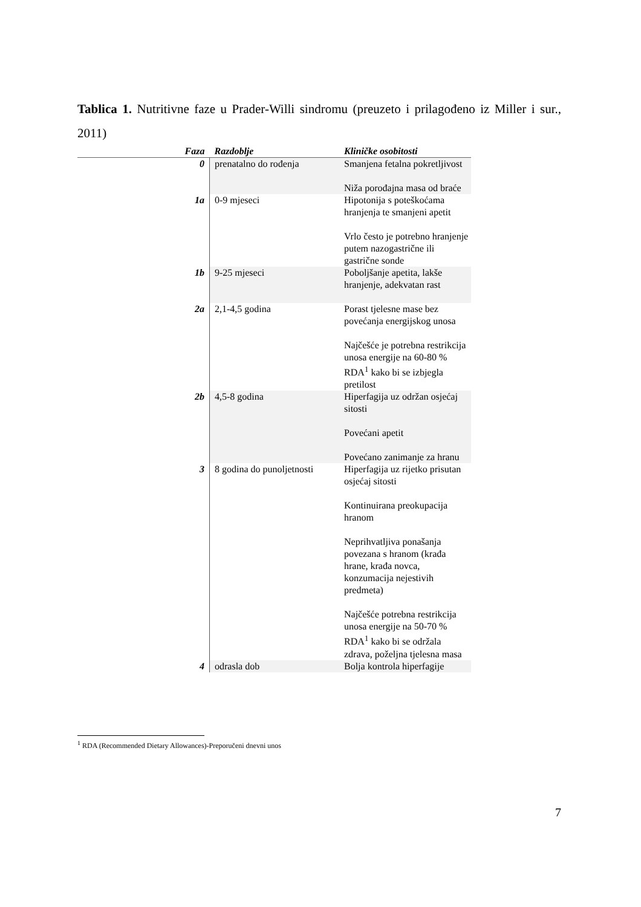Tablica 1. Nutritivne faze u Prader-Willi sindromu (preuzeto i prilagođeno iz Miller i sur., 2011)
| Faza | Razdoblje | Kliničke osobitosti |
| --- | --- | --- |
| 0 | prenatalno do rođenja | Smanjena fetalna pokretljivost Niža porođajna masa od braće |
| 1a | 0-9 mjeseci | Hipotonija s poteškoćama hranjenja te smanjeni apetit Vrlo često je potrebno hranjenje putem nazogastrične ili gastrične sonde |
| 1b | 9-25 mjeseci | Poboljšanje apetita, lakše hranjenje, adekvatan rast |
| 2a | 2,1-4,5 godina | Porast tjelesne mase bez povećanja energijskog unosa Najčešće je potrebna restrikcija unosa energije na 60-80 % RDA<sup>1</sup> kako bi se izbjegla pretilost |
| 2b | 4,5-8 godina | Hiperfagija uz održan osjećaj sitosti Povećani apetit Povećano zanimanje za hranu |
| 3 | 8 godina do punoljetnosti | Hiperfagija uz rijetko prisutan osjećaj sitosti Kontinuirana preokupacija hranom Neprihvatljiva ponašanja povezana s hranom (krađa hrane, krađa novca, konzumacija nejestivih predmeta) Najčešće potrebna restrikcija unosa energije na 50-70 % RDA<sup>1</sup> kako bi se održala zdrava, poželjna tjelesna masa |
| 4 | odrasla dob | Bolja kontrola hiperfagije |
<sup>1</sup> RDA (Recommended Dietary Allowances)-Preporučeni dnevni unos
7